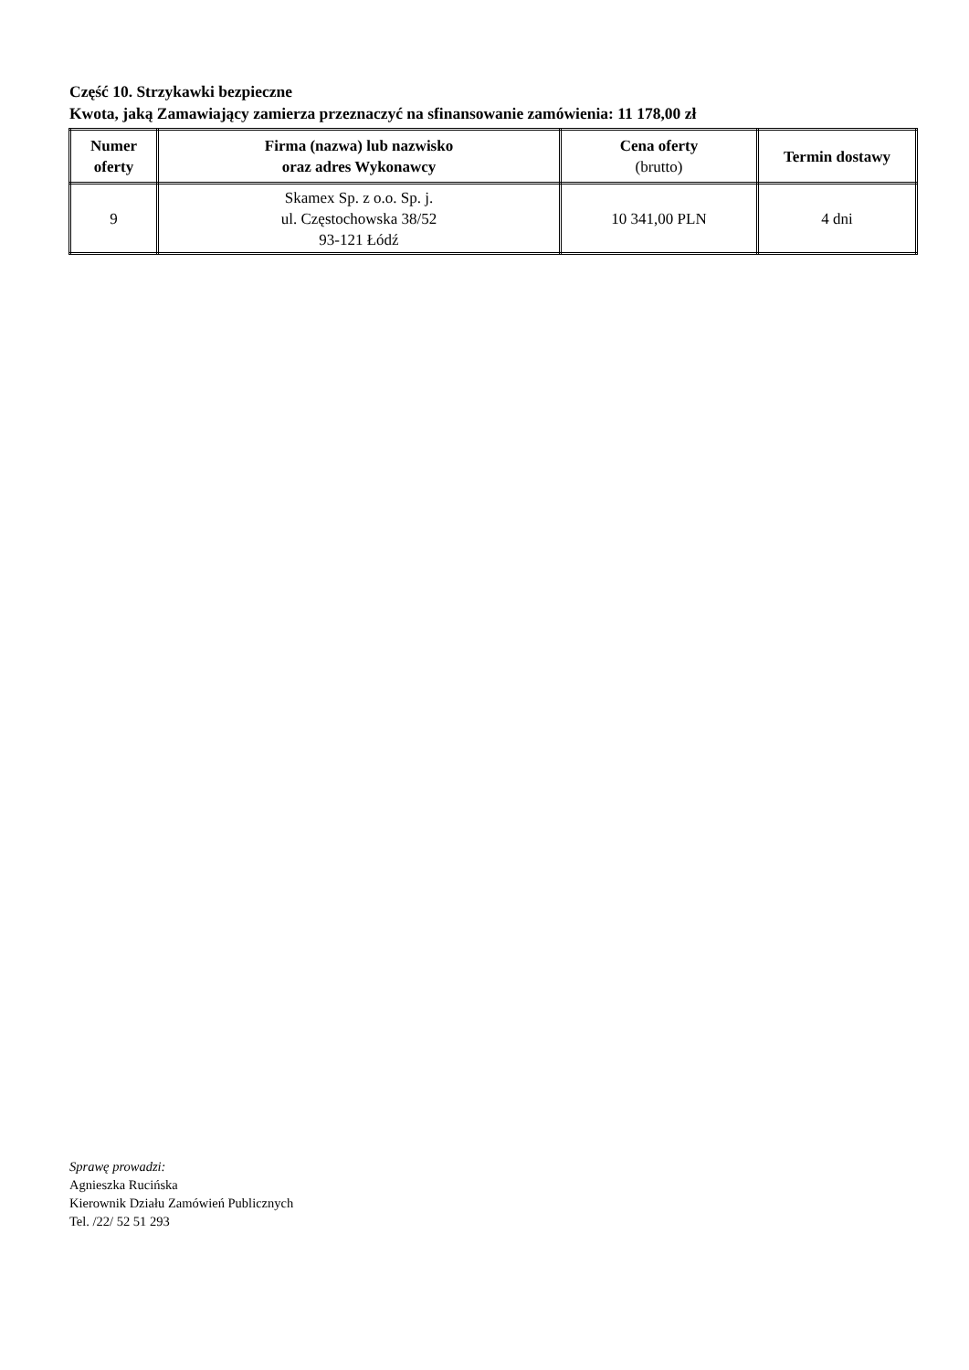Część 10. Strzykawki bezpieczne
Kwota, jaką Zamawiający zamierza przeznaczyć na sfinansowanie zamówienia: 11 178,00 zł
| Numer oferty | Firma (nazwa) lub nazwisko oraz adres Wykonawcy | Cena oferty (brutto) | Termin dostawy |
| --- | --- | --- | --- |
| 9 | Skamex Sp. z o.o. Sp. j. ul. Częstochowska 38/52 93-121 Łódź | 10 341,00 PLN | 4 dni |
Sprawę prowadzi:
Agnieszka Rucińska
Kierownik Działu Zamówień Publicznych
Tel. /22/ 52 51 293